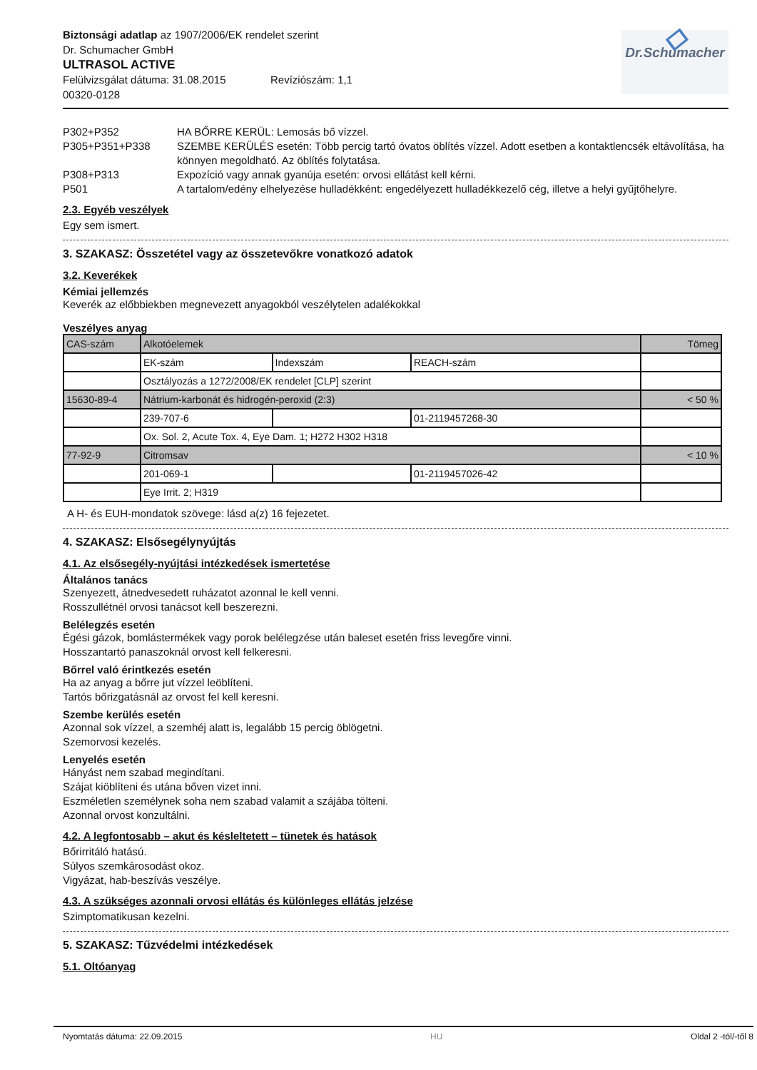Biztonsági adatlap az 1907/2006/EK rendelet szerint
Dr. Schumacher GmbH
ULTRASOL ACTIVE
Felülvizsgálat dátuma: 31.08.2015 Revíziószám: 1,1
00320-0128
◇
Dr.Schumacher
P302+P352 HA BŐRRE KERÜL: Lemosás bő vízzel.
P305+P351+P338 SZEMBE KERÜLÉS esetén: Több percig tartó óvatos öblítés vízzel. Adott esetben a kontaktlencsék eltávolítása, ha könnyen megoldható. Az öblítés folytatása.
P308+P313 Expozíció vagy annak gyanúja esetén: orvosi ellátást kell kérni.
P501 A tartalom/edény elhelyezése hulladékként: engedélyezett hulladékkezelő cég, illetve a helyi gyűjtőhelyre.
2.3. Egyéb veszélyek
Egy sem ismert.
3. SZAKASZ: Összetétel vagy az összetevőkre vonatkozó adatok
3.2. Keverékek
Kémiai jellemzés
Keverék az előbbiekben megnevezett anyagokból veszélytelen adalékokkal
Veszélyes anyag
| CAS-szám | Alkotóelemek | | | Tömeg |
| | EK-szám | Indexszám | REACH-szám | |
| | Osztályozás a 1272/2008/EK rendelet [CLP] szerint | | | |
| 15630-89-4 | Nátrium-karbonát és hidrogén-peroxid (2:3) | | | < 50 % |
| | 239-707-6 | | 01-2119457268-30 | |
| | Ox. Sol. 2, Acute Tox. 4, Eye Dam. 1; H272 H302 H318 | | | |
| 77-92-9 | Citromsav | | | < 10 % |
| | 201-069-1 | | 01-2119457026-42 | |
| | Eye Irrit. 2; H319 | | | |
A H- és EUH-mondatok szövege: lásd a(z) 16 fejezetet.
4. SZAKASZ: Elsősegélynyújtás
4.1. Az elsősegély-nyújtási intézkedések ismertetése
Általános tanács
Szenyezett, átnedvesedett ruházatot azonnal le kell venni.
Rosszullétnél orvosi tanácsot kell beszerezni.
Belélegzés esetén
Égési gázok, bomlástermékek vagy porok belélegzése után baleset esetén friss levegőre vinni.
Hosszantartó panaszoknál orvost kell felkeresni.
Bőrrel való érintkezés esetén
Ha az anyag a bőrre jut vízzel leöblíteni.
Tartós bőrizgatásnál az orvost fel kell keresni.
Szembe kerülés esetén
Azonnal sok vízzel, a szemhéj alatt is, legalább 15 percig öblögetni.
Szemorvosi kezelés.
Lenyelés esetén
Hányást nem szabad megindítani.
Szájat kiöblíteni és utána bőven vizet inni.
Eszméletlen személynek soha nem szabad valamit a szájába tölteni.
Azonnal orvost konzultálni.
4.2. A legfontosabb – akut és késleltetett – tünetek és hatások
Bőrirritáló hatású.
Súlyos szemkárosodást okoz.
Vigyázat, hab-beszívás veszélye.
4.3. A szükséges azonnali orvosi ellátás és különleges ellátás jelzése
Szimptomatikusan kezelni.
5. SZAKASZ: Tűzvédelmi intézkedések
5.1. Oltóanyag
Nyomtatás dátuma: 22.09.2015 HU Oldal 2 -tól/-től 8